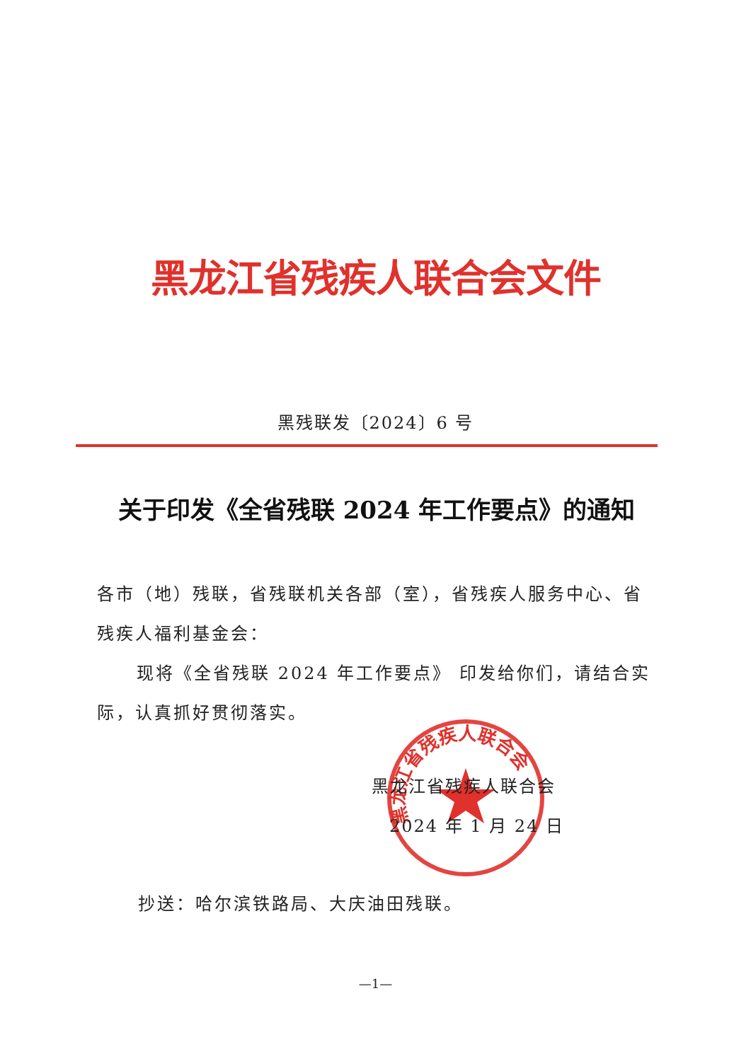黑龙江省残疾人联合会文件
黑残联发〔2024〕6 号
关于印发《全省残联 2024 年工作要点》的通知
各市（地）残联，省残联机关各部（室），省残疾人服务中心、省残疾人福利基金会：
现将《全省残联 2024 年工作要点》 印发给你们，请结合实际，认真抓好贯彻落实。
黑龙江省残疾人联合会
黑龙江省残疾人联合会
2024 年 1 月 24 日
抄送：哈尔滨铁路局、大庆油田残联。
—1—